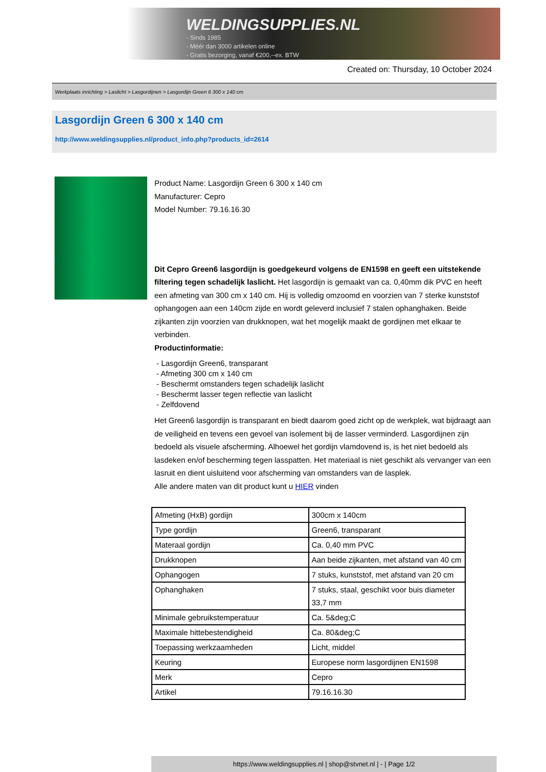WELDINGSUPPLIES.NL
- Sinds 1985
- Méér dan 3000 artikelen online
- Gratis bezorging, vanaf €200,--ex. BTW
Created on: Thursday, 10 October 2024
Werkplaats inrichting > Laslicht > Lasgordijnen > Lasgordijn Green 6 300 x 140 cm
Lasgordijn Green 6 300 x 140 cm
http://www.weldingsupplies.nl/product_info.php?products_id=2614
Product Name: Lasgordijn Green 6 300 x 140 cm
Manufacturer: Cepro
Model Number: 79.16.16.30
Dit Cepro Green6 lasgordijn is goedgekeurd volgens de EN1598 en geeft een uitstekende filtering tegen schadelijk laslicht. Het lasgordijn is gemaakt van ca. 0,40mm dik PVC en heeft een afmeting van 300 cm x 140 cm. Hij is volledig omzoomd en voorzien van 7 sterke kunststof ophangogen aan een 140cm zijde en wordt geleverd inclusief 7 stalen ophanghaken. Beide zijkanten zijn voorzien van drukknopen, wat het mogelijk maakt de gordijnen met elkaar te verbinden.
Productinformatie:
- Lasgordijn Green6, transparant
- Afmeting 300 cm x 140 cm
- Beschermt omstanders tegen schadelijk laslicht
- Beschermt lasser tegen reflectie van laslicht
- Zelfdovend
Het Green6 lasgordijn is transparant en biedt daarom goed zicht op de werkplek, wat bijdraagt aan de veiligheid en tevens een gevoel van isolement bij de lasser verminderd. Lasgordijnen zijn bedoeld als visuele afscherming. Alhoewel het gordijn vlamdovend is, is het niet bedoeld als lasdeken en/of bescherming tegen lasspatten. Het materiaal is niet geschikt als vervanger van een lasruit en dient uisluitend voor afscherming van omstanders van de lasplek.
Alle andere maten van dit product kunt u HIER vinden
| Afmeting (HxB) gordijn | 300cm x 140cm |
| Type gordijn | Green6, transparant |
| Materaal gordijn | Ca. 0,40 mm PVC |
| Drukknopen | Aan beide zijkanten, met afstand van 40 cm |
| Ophangogen | 7 stuks, kunststof, met afstand van 20 cm |
| Ophanghaken | 7 stuks, staal, geschikt voor buis diameter 33,7 mm |
| Minimale gebruikstemperatuur | Ca. 5&deg;C |
| Maximale hittebestendigheid | Ca. 80&deg;C |
| Toepassing werkzaamheden | Licht, middel |
| Keuring | Europese norm lasgordijnen EN1598 |
| Merk | Cepro |
| Artikel | 79.16.16.30 |
https://www.weldingsupplies.nl | shop@stvnet.nl | - | Page 1/2